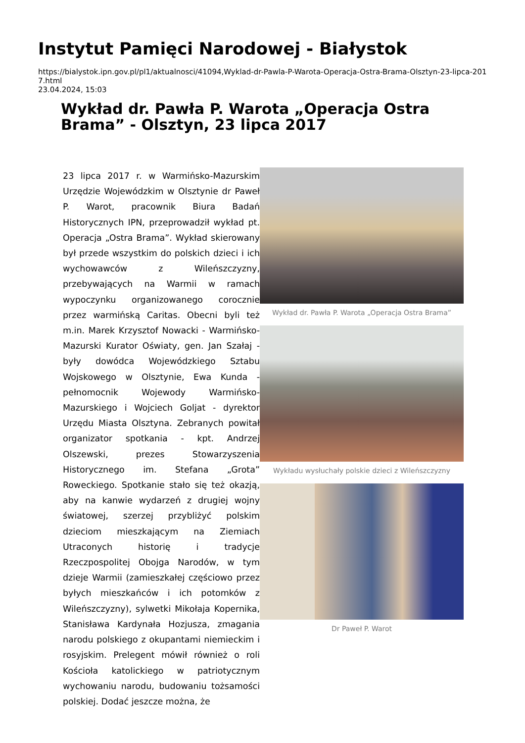Instytut Pamięci Narodowej - Białystok
https://bialystok.ipn.gov.pl/pl1/aktualnosci/41094,Wyklad-dr-Pawla-P-Warota-Operacja-Ostra-Brama-Olsztyn-23-lipca-2017.html
23.04.2024, 15:03
Wykład dr. Pawła P. Warota „Operacja Ostra Brama” - Olsztyn, 23 lipca 2017
23 lipca 2017 r. w Warmińsko-Mazurskim Urzędzie Wojewódzkim w Olsztynie dr Paweł P. Warot, pracownik Biura Badań Historycznych IPN, przeprowadził wykład pt. Operacja „Ostra Brama”. Wykład skierowany był przede wszystkim do polskich dzieci i ich wychowawców z Wileńszczyzny, przebywających na Warmii w ramach wypoczynku organizowanego corocznie przez warmińską Caritas. Obecni byli też m.in. Marek Krzysztof Nowacki - Warmińsko-Mazurski Kurator Oświaty, gen. Jan Szałaj - były dowódca Wojewódzkiego Sztabu Wojskowego w Olsztynie, Ewa Kunda - pełnomocnik Wojewody Warmińsko-Mazurskiego i Wojciech Goljat - dyrektor Urzędu Miasta Olsztyna. Zebranych powitał organizator spotkania - kpt. Andrzej Olszewski, prezes Stowarzyszenia Historycznego im. Stefana „Grota” Roweckiego. Spotkanie stało się też okazją, aby na kanwie wydarzeń z drugiej wojny światowej, szerzej przybliżyć polskim dzieciom mieszkającym na Ziemiach Utraconych historię i tradycje Rzeczpospolitej Obojga Narodów, w tym dzieje Warmii (zamieszkałej częściowo przez byłych mieszkańców i ich potomków z Wileńszczyzny), sylwetki Mikołaja Kopernika, Stanisława Kardynała Hozjusza, zmagania narodu polskiego z okupantami niemieckim i rosyjskim. Prelegent mówił również o roli Kościoła katolickiego w patriotycznym wychowaniu narodu, budowaniu tożsamości polskiej. Dodać jeszcze można, że
Wykład dr. Pawła P. Warota „Operacja Ostra Brama”
Wykładu wysłuchały polskie dzieci z Wileńszczyzny
Dr Paweł P. Warot